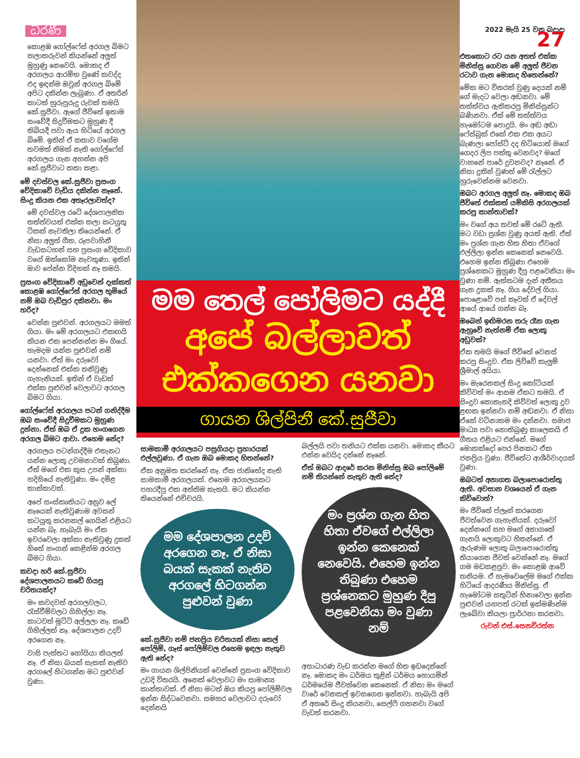ධරණී
කොළඹ ගෝල්ෆේස් අරගල බිමට කලාකරුවන් කියන්නේ අලුත් මුහුණු නෙවෙයි. මොකද ඒ අරගලය ආරම්භ වුණේ කවද්ද එද ඉඳන්ම ඔවුන් අරගල බිමේ අපිට දකින්න ලැබුණා. ඒ අතරින් කාටත් හුරුපුරුදු රුවක් තමයි කේ.සුජීවා. ඇගේ ජීවිතේ ඉතාම සංවේදී සිදුවීමකට මුහුණ දී තිබියදී පවා ඇය හිටියේ අරගල බිමේ. ඉතින් ඒ කතාව වගේම තවමත් නිමක් නැති ගෝල්ෆේස් අරගලය ගැන අහන්න අපි කේ.සුජීවාට කතා කළා.
මේ දවස්වල කේ.සුජීවා ප්‍රසංග වේදිකාවේ වැඩිය දකින්න නෑනේ. සිංදු කියන එක අතෑරලාවත්ද?
මේ දවස්වල රටේ දේශපාලනික තත්ත්වයත් එක්ක කලා කටයුතු ටිකක් නැවතිලා තියෙන්නේ. ඒ නිසා අලුත් ගීත, රූපවාහිනී වැඩසටහන් සහ ප්‍රසංග වේදිකාව වගේ ඔක්කෝම නැවතුණා. ඉතින් මාව පේන්න විදිහක් නෑ තමයි.
ප්‍රසංග වේදිකාවේ අඩුවෙන් දැක්කත් කොළඹ ගෝල්ෆේස් අරගල භූමියේ නම් ඔබ වැඩිපුර දකිනවා. මං හරිද?
වෙන්න පුළුවන්. අරගලයට මමත් ගියා. මං මේ අරගලයට එකඟයි කියන එක පෙන්නන්න මං ගියේ. හැමදම යන්න පුළුවන් නම් යනවා. ඒත් මං දරුවෝ දෙන්නෙක් එක්ක තනිවුණු ගැහැනියක්. ඉතින් ඒ වැඩත් එක්ක පුළුවන් වෙලාවට අරගල බිමට ගියා.
ගෝල්ෆේස් අරගලය පටන් ගනිද්දීම ඔබ සංවේදී සිදුවීමකට මුහුණ දුන්නා. ඒත් ඔබ ඒ දුක හංගගෙන අරගල බිමට ආවා. එහෙම නේද?
අරගලය පටන්ගද්දීම එතැනට යන්න ලොකු උවමනාවක් තිබුණා. ඒත් මගේ එක කුස උපන් අක්කා හදිසියේ නැතිවුණා. මං දමිළ කාන්තාවක්.
අපේ සංස්කෘතියට අනුව ලේ නෑයෙක් නැතිවුණාම අවසන් කටයුතු කරනකල් ගෙයින් එළියට යන්න බෑ. හැබැයි මං ඒක ඉවරවෙලා අක්කා නැතිවුණු දුකත් හිතේ හංගන් කෙළින්ම අරගල බිමට ගියා.
කවදා හරි කේ.සුජීවා දේශපාලනයට කඩේ ගියපු චරිතයක්ද?
මං කවදවත් අරගලවලට, රැස්වීම්වලට ගිහිල්ලා නෑ. කාටවත් මුට්ටි අල්ලලා නෑ. කඩේ ගිහිල්ලත් නෑ. දේශපාලන උදව් අරගෙන නෑ.
වාසි පැත්තට හෝයියා කියලත් නෑ. ඒ නිසා බයක් සැකක් නැතිව අරගලේ හිටගන්න මට පුළුවන් වුණා.
මම තෙල් පෝලිමට යද්දී
අපේ බල්ලාවත් එක්කගෙන යනවා
ගායන ශිල්පිනී කේ.සුජීවා
සාමකාමී අරගලයට පසුගියදා ප්‍රහාරයක් එල්ලවුණා. ඒ ගැන ඔබ මොකද හිතන්නේ?
ඒක අනුමත කරන්නේ නෑ. ඒක ජාතිභේද නැති සාමකාමී අරගලයක්. එහෙම අරගලයකට පහරදීපු එක අන්තිම කැතයි. මට කියන්න තියෙන්නේ එච්චරයි.
මම දේශපාලන උදව් අරගෙන නෑ. ඒ නිසා බයක් සැකක් නැතිව අරගලේ හිටගන්න පුළුවන් වුණා
කේ.සුජීවා නම් ජනප්‍රිය චරිතයක් නිසා තෙල් පෝලිම්, ගෑස් පෝලිම්වල එහෙම ඉඳලා නැතුව ඇති නේද?
මං ගායන ශිල්පිනියක් වෙන්නේ ප්‍රසංග වේදිකාව උඩදි විතරයි. අනෙක් වෙලාවට මං සාමාන්‍ය කාන්තාවක්. ඒ නිසා මටත් ඔය කියපු පෝලිම්වල ඉන්න සිද්ධවෙනවා. සමහර වෙලාවට දරුවෝ දෙන්නයි
බල්ලයි පවා තනියට එක්ක යනවා. මොකද කීයට එන්න වෙයිද දන්නේ නෑනේ.
ඒත් ඔබට ආදරේ කරන මිනිස්සු ඔබ පෝලිමේ නම් තියන්නේ නැතුව ඇති නේද?
මං ප්‍රශ්න ගැන හිත හිතා ඒවගේ එල්ලිලා ඉන්න කෙනෙක් නෙවෙයි. එහෙම ඉන්න තිබුණා එහෙම ප්‍රශ්නෙකට මුහුණ දීපු පළවෙනියා මං වුණා නම්
අසාධාරණ වැඩ කරන්න මගේ හිත ඉඩදෙන්නේ නෑ. මොකද මං ධර්මය තුළින් ධර්මය හොයමින් ධර්මයේම ජීවත්වෙන කෙනෙක්. ඒ නිසා මං මගේ වාරේ වෙනකල් ඉවසගෙන ඉන්නවා. හැබැයි අපි ඒ අතරේ සිංදු කියනවා, සෙල්ෆී ගහනවා වගේ වැඩත් කරනවා.
2022 මැයි 25 වන බදාදා 27
එතකොට රට යන අතත් එක්ක මිනිස්සු ගෙවන මේ අලුත් ජීවන රටාව ගැන මොකද හිතෙන්නේ?
මේක මට විතරක් වුණු දෙයක් නම් ගේ මැදට වෙලා අඬනවා. මේ තත්ත්වය ඇතිකරපු මිනිස්සුන්ට බණිනවා. ඒත් මේ තත්ත්වය හැමෝටම පොදුයි. මං අඬ අඬා ෆේස්බුක් එකේ එක එක අයට බැණලා පෝස්ට් දද හිටියොත් මගේ ගෙදර ලිප පත්තු වෙනවද? මගේ වාහනේ පාරේ දුවනවද? නෑනේ. ඒ නිසා දුකින් වුණත් මේ රැල්ලට හුරුවෙන්නම වෙනවා.
ඔබට අරගල අලුත් නෑ. මොකද ඔබ ජීවිතේ එක්කත් යම්කිසි අරගලයක් කරපු කාන්තාවක්?
මං වගේ අය තවත් මේ රටේ ඇති. මට වඩා ප්‍රශ්න වුණු අයත් ඇති. ඒත් මං ප්‍රශ්න ගැන හිත හිතා ඒවගේ එල්ලිලා ඉන්න කෙනෙක් නෙවෙයි. එහෙම ඉන්න තිබුණා එහෙම ප්‍රශ්නෙකට මුහුණ දීපු පළවෙනියා මං වුණා නම්. ඇත්තටම දැන් අතීතය ගැන දුකක් නෑ. ගිය දේවල් ගියා. පොළොවේ පස් කෑවත් ඒ දේවල් ආයේ ආයේ ගන්න බෑ.
ඔබෙන් ඉඟිමරන තරු රෑන ගැන ඇහුවේ නැත්නම් ඒක ලොකු අඩුවක්?
ඒක තමයි මගේ ජීවිතේ වෙනස් කරපු සිංදුව. ඒක ලිව්වේ කැලුම් ශ්‍රීමාල් අයියා.
මං මැරෙනකල් සිංදු කෝටියක් කිව්වත් මං ආසම ඒකට තමයි. ඒ සිංදුව කොතැනදි කිව්වත් ලොකු දුව ළඟක ඉන්නවා නම් අඬනවා. ඒ නිසා ඒකේ වටිනාකම මං දන්නවා. සමාජ මාධ්‍ය පවා නොතිබුණු කාලෙකයි ඒ ගීතය එළියට එන්නේ. මගේ මොකක්දෝ පෙර පිනකට ඒක ජනප්‍රිය වුණා. ජීවිතේට ආශීර්වාදයක් වුණා.
ඔබටත් අනාගත බලාපොරොත්තු ඇති. අවසාන වශයෙන් ඒ ගැන කිව්වොත්?
මං ජීවිතේ ප්ලෑන් කරගෙන ජීවත්වෙන ගැහැනියක්. දරුවෝ දෙන්නගේ සහ මගේ අනාගතේ ගැනයි ලොකුවට හිතන්නේ. ඒ ඇරුණම ලොකු බලාපොරොත්තු තියාගෙන ජීවත් වෙන්නේ නෑ. මගේ ගම මඩකළපුව. මං කොළඹ ආවේ තනියම. ඒ හැමවෙලේම මගේ එක්ක හිටියේ ආදරණීය මිනිස්සු. ඒ හැමෝටම සතුටින් හිනාවෙලා ඉන්න පුළුවන් යහපත් රටක් ඉක්මණින්ම ලැබේවා කියලා ප්‍රාර්ථනා කරනවා.
රුවන් එස්.සෙනවිරත්න